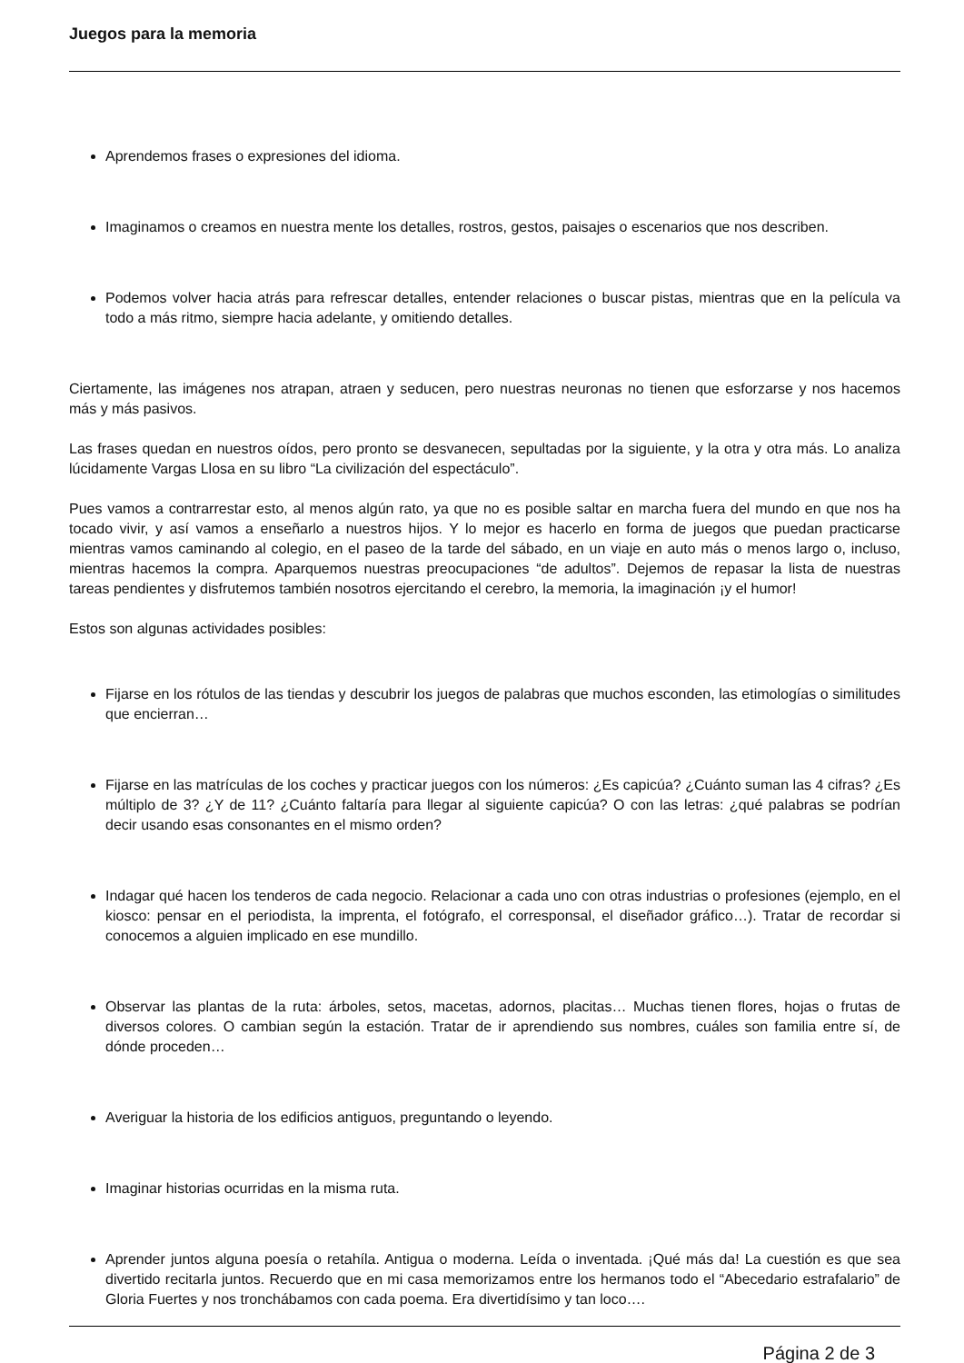Juegos para la memoria
Aprendemos frases o expresiones del idioma.
Imaginamos o creamos en nuestra mente los detalles, rostros, gestos, paisajes o escenarios que nos describen.
Podemos volver hacia atrás para refrescar detalles, entender relaciones o buscar pistas, mientras que en la película va todo a más ritmo, siempre hacia adelante, y omitiendo detalles.
Ciertamente, las imágenes nos atrapan, atraen y seducen, pero nuestras neuronas no tienen que esforzarse y nos hacemos más y más pasivos.
Las frases quedan en nuestros oídos, pero pronto se desvanecen, sepultadas por la siguiente, y la otra y otra más. Lo analiza lúcidamente Vargas Llosa en su libro “La civilización del espectáculo”.
Pues vamos a contrarrestar esto, al menos algún rato, ya que no es posible saltar en marcha fuera del mundo en que nos ha tocado vivir, y así vamos a enseñarlo a nuestros hijos. Y lo mejor es hacerlo en forma de juegos que puedan practicarse mientras vamos caminando al colegio, en el paseo de la tarde del sábado, en un viaje en auto más o menos largo o, incluso, mientras hacemos la compra. Aparquemos nuestras preocupaciones “de adultos”. Dejemos de repasar la lista de nuestras tareas pendientes y disfrutemos también nosotros ejercitando el cerebro, la memoria, la imaginación ¡y el humor!
Estos son algunas actividades posibles:
Fijarse en los rótulos de las tiendas y descubrir los juegos de palabras que muchos esconden, las etimologías o similitudes que encierran…
Fijarse en las matrículas de los coches y practicar juegos con los números: ¿Es capicúa? ¿Cuánto suman las 4 cifras? ¿Es múltiplo de 3? ¿Y de 11? ¿Cuánto faltaría para llegar al siguiente capicúa? O con las letras: ¿qué palabras se podrían decir usando esas consonantes en el mismo orden?
Indagar qué hacen los tenderos de cada negocio. Relacionar a cada uno con otras industrias o profesiones (ejemplo, en el kiosco: pensar en el periodista, la imprenta, el fotógrafo, el corresponsal, el diseñador gráfico…). Tratar de recordar si conocemos a alguien implicado en ese mundillo.
Observar las plantas de la ruta: árboles, setos, macetas, adornos, placitas… Muchas tienen flores, hojas o frutas de diversos colores. O cambian según la estación. Tratar de ir aprendiendo sus nombres, cuáles son familia entre sí, de dónde proceden…
Averiguar la historia de los edificios antiguos, preguntando o leyendo.
Imaginar historias ocurridas en la misma ruta.
Aprender juntos alguna poesía o retahíla. Antigua o moderna. Leída o inventada. ¡Qué más da! La cuestión es que sea divertido recitarla juntos. Recuerdo que en mi casa memorizamos entre los hermanos todo el “Abecedario estrafalario” de Gloria Fuertes y nos tronchábamos con cada poema. Era divertidísimo y tan loco….
Página 2 de 3